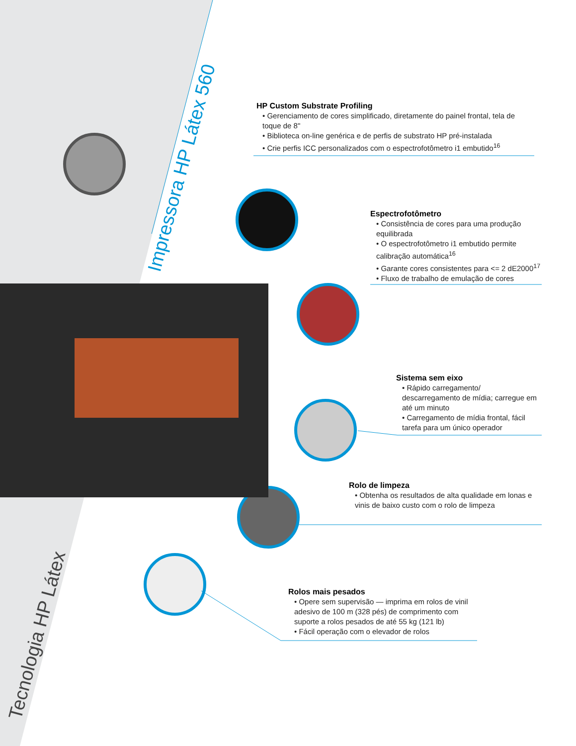Impressora HP Látex 560
Tecnologia HP Látex
HP Custom Substrate Profiling
• Gerenciamento de cores simplificado, diretamente do painel frontal, tela de toque de 8"
• Biblioteca on-line genérica e de perfis de substrato HP pré-instalada
• Crie perfis ICC personalizados com o espectrofotômetro i1 embutido<sup>16</sup>
Espectrofotômetro
• Consistência de cores para uma produção equilibrada
• O espectrofotômetro i1 embutido permite calibração automática<sup>16</sup>
• Garante cores consistentes para <= 2 dE2000<sup>17</sup>
• Fluxo de trabalho de emulação de cores
Sistema sem eixo
• Rápido carregamento/ descarregamento de mídia; carregue em até um minuto
• Carregamento de mídia frontal, fácil tarefa para um único operador
Rolo de limpeza
• Obtenha os resultados de alta qualidade em lonas e vinis de baixo custo com o rolo de limpeza
Rolos mais pesados
• Opere sem supervisão — imprima em rolos de vinil adesivo de 100 m (328 pés) de comprimento com suporte a rolos pesados de até 55 kg (121 lb)
• Fácil operação com o elevador de rolos